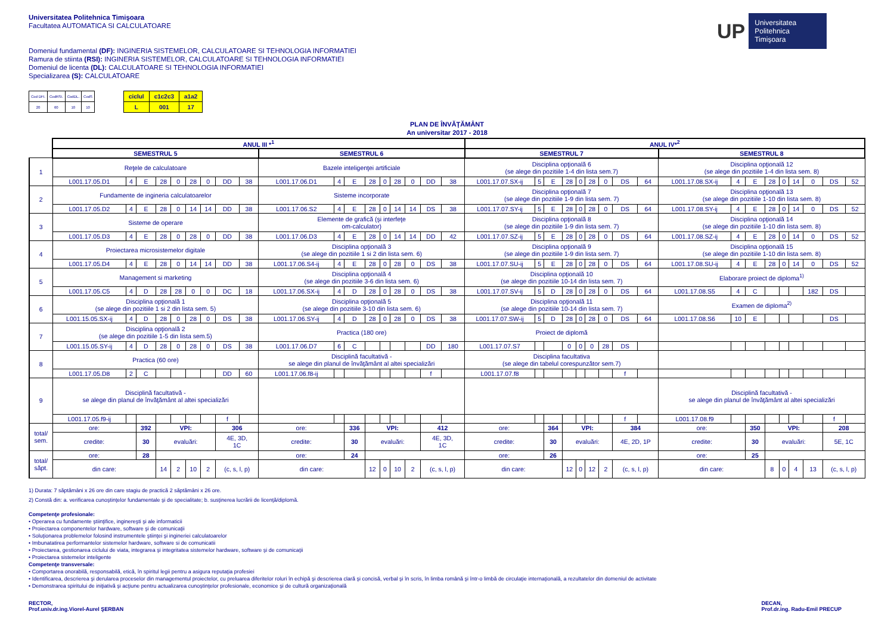Universitatea Politehnica Timişoara
Facultatea AUTOMATICA SI CALCULATOARE
Domeniul fundamental (DF): INGINERIA SISTEMELOR, CALCULATOARE SI TEHNOLOGIA INFORMATIEI
Ramura de stiinta (RSI): INGINERIA SISTEMELOR, CALCULATOARE SI TEHNOLOGIA INFORMATIEI
Domeniul de licenta (DL): CALCULATOARE SI TEHNOLOGIA INFORMATIEI
Specializarea (S): CALCULATOARE
UP Universitatea
Politehnica
Timişoara
| Cod DFI. | CodRSI. | CodDL. | CodS |
| 20 | 60 | 10 | 10 |
| ciclul | c1c2c3 | a1a2 |
| L | 001 | 17 |
PLAN DE ÎNVĂŢĂMÂNT
An universitar 2017 - 2018
| | ANUL III *<sup>1</sup> | | | | | | | | | | | | | | | | | | ANUL IV*<sup>2</sup> | | | | | | | | | | | | | | | | | |
| | SEMESTRUL 5 | | | | | | | | | SEMESTRUL 6 | | | | | | | | | SEMESTRUL 7 | | | | | | | | | SEMESTRUL 8 | | | | | | | | |
| 1 | Reţele de calculatoare | | | | | | | | | Bazele inteligenţei artificiale | | | | | | | | | Disciplina opţională 6 (se alege din pozitiile 1-4 din lista sem.7) | | | | | | | | | Disciplina opţională 12 (se alege din pozitiile 1-4 din lista sem. 8) | | | | | | | | |
| | L001.17.05.D1 | 4 | E | 28 | 0 | 28 | 0 | DD | 38 | L001.17.06.D1 | 4 | E | 28 | 0 | 28 | 0 | DD | 38 | L001.17.07.SX-ij | 5 | E | 28 | 0 | 28 | 0 | DS | 64 | L001.17.08.SX-ij | 4 | E | 28 | 0 | 14 | 0 | DS | 52 |
| 2 | Fundamente de ingineria calculatoarelor | | | | | | | | | Sisteme incorporate | | | | | | | | | Disciplina opţională 7 (se alege din pozitiile 1-9 din lista sem. 7) | | | | | | | | | Disciplina opţională 13 (se alege din pozitiile 1-10 din lista sem. 8) | | | | | | | | |
| | L001.17.05.D2 | 4 | E | 28 | 0 | 14 | 14 | DD | 38 | L001.17.06.S2 | 4 | E | 28 | 0 | 14 | 14 | DS | 38 | L001.17.07.SY-ij | 5 | E | 28 | 0 | 28 | 0 | DS | 64 | L001.17.08.SY-ij | 4 | E | 28 | 0 | 14 | 0 | DS | 52 |
| 3 | Sisteme de operare | | | | | | | | | Elemente de grafică (şi interfeţe om-calculator) | | | | | | | | | Disciplina opţională 8 (se alege din pozitiile 1-9 din lista sem. 7) | | | | | | | | | Disciplina opţională 14 (se alege din pozitiile 1-10 din lista sem. 8) | | | | | | | | |
| | L001.17.05.D3 | 4 | E | 28 | 0 | 28 | 0 | DD | 38 | L001.17.06.D3 | 4 | E | 28 | 0 | 14 | 14 | DD | 42 | L001.17.07.SZ-ij | 5 | E | 28 | 0 | 28 | 0 | DS | 64 | L001.17.08.SZ-ij | 4 | E | 28 | 0 | 14 | 0 | DS | 52 |
| 4 | Proiectarea microsistemelor digitale | | | | | | | | | Disciplina opţională 3 (se alege din pozitiile 1 si 2 din lista sem. 6) | | | | | | | | | Disciplina opţională 9 (se alege din pozitiile 1-9 din lista sem. 7) | | | | | | | | | Disciplina opţională 15 (se alege din pozitiile 1-10 din lista sem. 8) | | | | | | | | |
| | L001.17.05.D4 | 4 | E | 28 | 0 | 14 | 14 | DD | 38 | L001.17.06.S4-ij | 4 | E | 28 | 0 | 28 | 0 | DS | 38 | L001.17.07.SU-ij | 5 | E | 28 | 0 | 28 | 0 | DS | 64 | L001.17.08.SU-ij | 4 | E | 28 | 0 | 14 | 0 | DS | 52 |
| 5 | Management si marketing | | | | | | | | | Disciplina opţională 4 (se alege din pozitiile 3-6 din lista sem. 6) | | | | | | | | | Disciplina opţională 10 (se alege din pozitiile 10-14 din lista sem. 7) | | | | | | | | | Elaborare proiect de diploma<sup>1)</sup> | | | | | | | | |
| | L001.17.05.C5 | 4 | D | 28 | 28 | 0 | 0 | DC | 18 | L001.17.06.SX-ij | 4 | D | 28 | 0 | 28 | 0 | DS | 38 | L001.17.07.SV-ij | 5 | D | 28 | 0 | 28 | 0 | DS | 64 | L001.17.08.S5 | 4 | C | | | | 182 | DS | |
| 6 | Disciplina opţională 1 (se alege din pozitiile 1 si 2 din lista sem. 5) | | | | | | | | | Disciplina opţională 5 (se alege din pozitiile 3-10 din lista sem. 6) | | | | | | | | | Disciplina opţională 11 (se alege din pozitiile 10-14 din lista sem. 7) | | | | | | | | | Examen de diploma<sup>2)</sup> | | | | | | | | |
| | L001.15.05.SX-ij | 4 | D | 28 | 0 | 28 | 0 | DS | 38 | L001.17.06.SY-ij | 4 | D | 28 | 0 | 28 | 0 | DS | 38 | L001.17.07.SW-ij | 5 | D | 28 | 0 | 28 | 0 | DS | 64 | L001.17.08.S6 | 10 | E | | | | | DS | |
| 7 | Disciplina opţională 2 (se alege din pozitiile 1-5 din lista sem.5) | | | | | | | | | Practica (180 ore) | | | | | | | | | Proiect de diplomă | | | | | | | | | | | | | | | | | |
| | L001.15.05.SY-ij | 4 | D | 28 | 0 | 28 | 0 | DS | 38 | L001.17.06.D7 | 6 | C | | | | | DD | 180 | L001.17.07.S7 | | | 0 | 0 | 0 | 28 | DS | | | | | | | | | | |
| 8 | Practica (60 ore) | | | | | | | | | Disciplină facultativă - se alege din planul de învăţământ al altei specializări | | | | | | | | | Disciplina facultativa (se alege din tabelul corespunzător sem.7) | | | | | | | | | | | | | | | | | |
| | L001.17.05.D8 | 2 | C | | | | | DD | 60 | L001.17.06.f8-ij | | | | | | | f | | L001.17.07.f8 | | | | | | | f | | | | | | | | | | |
| 9 | Disciplină facultativă - se alege din planul de învăţământ al altei specializări | | | | | | | | | | | | | | | | | | | | | | | | | | | Disciplină facultativă - se alege din planul de învăţământ al altei specializări | | | | | | | | |
| | L001.17.05.f9-ij | | | | | | | f | | | | | | | | | | | | | | | | | | f | | L001.17.08.f9 | | | | | | | f | |
| total/ sem. | ore: | | 392 | VPI: | | | | 306 | | ore: | | 336 | VPI: | | | | 412 | | ore: | | 364 | VPI: | | | | 384 | | ore: | | 350 | VPI: | | | | 208 | |
| | credite: | | 30 | evaluări: | | | | 4E, 3D, 1C | | credite: | | 30 | evaluări: | | | | 4E, 3D, 1C | | credite: | | 30 | evaluări: | | | | 4E, 2D, 1P | | credite: | | 30 | evaluări: | | | | 5E, 1C | |
| total/ săpt. | ore: | | 28 | | | | | | | ore: | | 24 | | | | | | | ore: | | 26 | | | | | | | ore: | | 25 | | | | | | |
| | din care: | | | 14 | 2 | 10 | 2 | (c, s, l, p) | | din care: | | | 12 | 0 | 10 | 2 | (c, s, l, p) | | din care: | | | 12 | 0 | 12 | 2 | (c, s, l, p) | | din care: | | | 8 | 0 | 4 | 13 | (c, s, l, p) | |
1) Durata: 7 săptămâni x 26 ore din care stagiu de practică 2 săptămâni x 26 ore.
2) Constă din: a. verificarea cunoştinţelor fundamentale şi de specialitate; b. susţinerea lucrării de licenţă/diplomă.
Competenţe profesionale:
• Operarea cu fundamente ştiinţifice, inginereşti şi ale informaticii
• Proiectarea componentelor hardware, software şi de comunicaţii
• Soluţionarea problemelor folosind instrumentele ştiinţei şi ingineriei calculatoarelor
• Imbunatatirea performantelor sistemelor hardware, software si de comunicatii
• Proiectarea, gestionarea ciclului de viata, integrarea şi integritatea sistemelor hardware, software şi de comunicaţii
• Proiectarea sistemelor inteligente
Competenţe transversale:
• Comportarea onorabilă, responsabilă, etică, în spiritul legii pentru a asigura reputaţia profesiei
• Identificarea, descrierea şi derularea proceselor din managementul proiectelor, cu preluarea diferitelor roluri în echipă şi descrierea clară şi concisă, verbal şi în scris, în limba română şi într-o limbă de circulaţie internaţională, a rezultatelor din domeniul de activitate
• Demonstrarea spiritului de iniţiativă şi acţiune pentru actualizarea cunoştinţelor profesionale, economice şi de cultură organizaţională
RECTOR,
Prof.univ.dr.ing.Viorel-Aurel ŞERBAN
DECAN,
Prof.dr.ing. Radu-Emil PRECUP